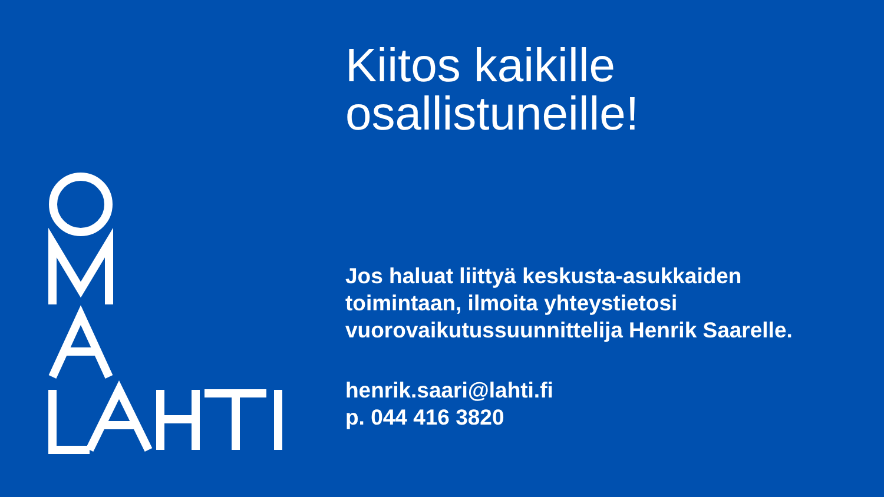Kiitos kaikille
osallistuneille!
Jos haluat liittyä keskusta-asukkaiden toimintaan, ilmoita yhteystietosi vuorovaikutussuunnittelija Henrik Saarelle.
henrik.saari@lahti.fi
p. 044 416 3820